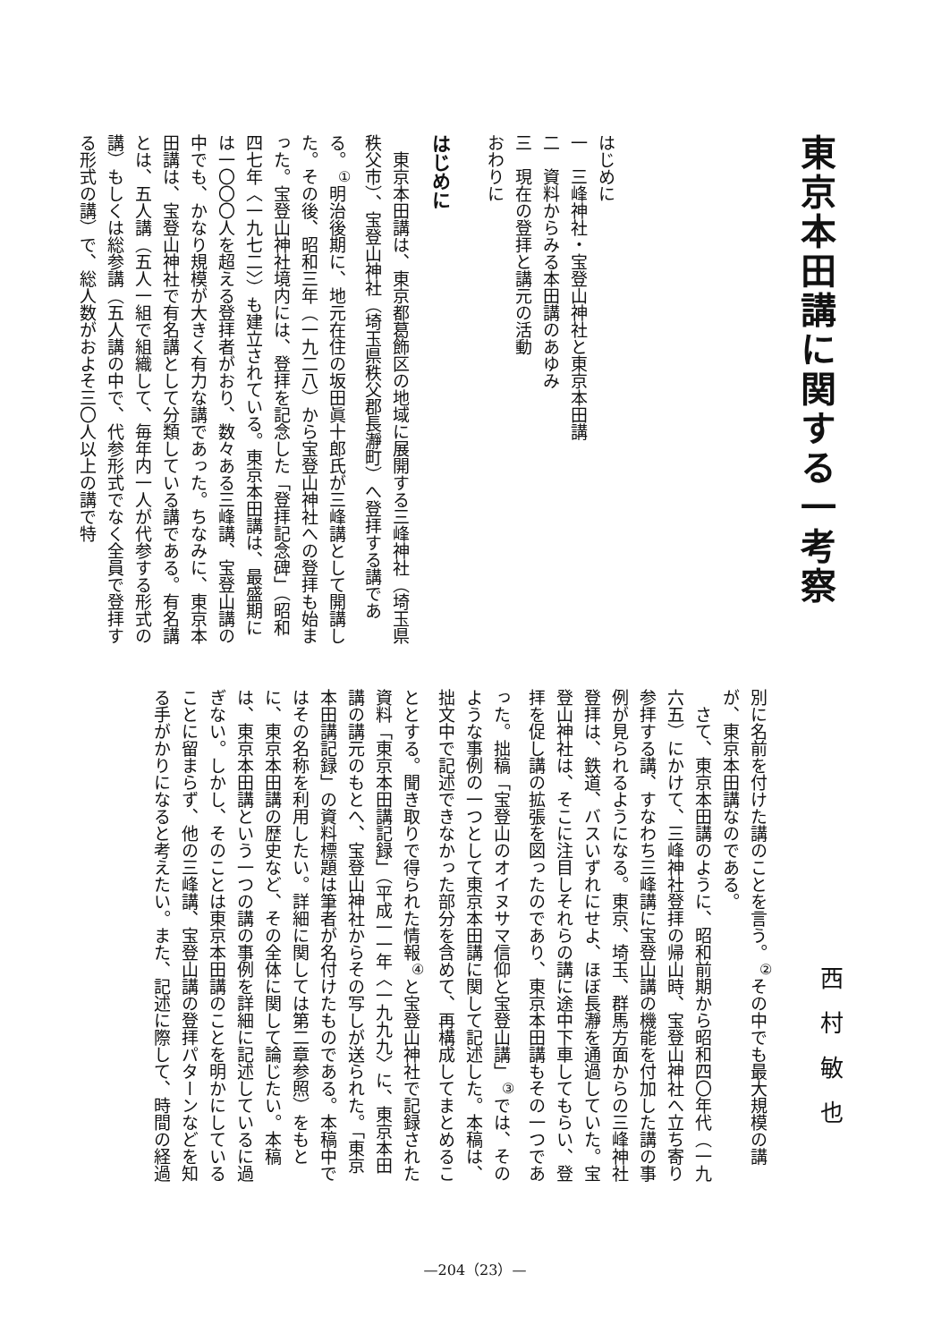東京本田講に関する一考察
はじめに
一　三峰神社・宝登山神社と東京本田講
二　資料からみる本田講のあゆみ
三　現在の登拝と講元の活動
おわりに
はじめに
東京本田講は、東京都葛飾区の地域に展開する三峰神社（埼玉県秩父市）、宝登山神社（埼玉県秩父郡長瀞町）へ登拝する講である。<sup>①</sup>明治後期に、地元在住の坂田眞十郎氏が三峰講として開講した。その後、昭和三年（一九二八）から宝登山神社への登拝も始まった。宝登山神社境内には、登拝を記念した「登拝記念碑」（昭和四七年〈一九七二〉）も建立されている。東京本田講は、最盛期には一〇〇〇人を超える登拝者がおり、数々ある三峰講、宝登山講の中でも、かなり規模が大きく有力な講であった。ちなみに、東京本田講は、宝登山神社で有名講として分類している講である。有名講とは、五人講（五人一組で組織して、毎年内一人が代参する形式の講）もしくは総参講（五人講の中で、代参形式でなく全員で登拝する形式の講）で、総人数がおよそ三〇人以上の講で特
西村敏也
別に名前を付けた講のことを言う。<sup>②</sup>その中でも最大規模の講が、東京本田講なのである。
さて、東京本田講のように、昭和前期から昭和四〇年代（一九六五）にかけて、三峰神社登拝の帰山時、宝登山神社へ立ち寄り参拝する講、すなわち三峰講に宝登山講の機能を付加した講の事例が見られるようになる。東京、埼玉、群馬方面からの三峰神社登拝は、鉄道、バスいずれにせよ、ほぼ長瀞を通過していた。宝登山神社は、そこに注目しそれらの講に途中下車してもらい、登拝を促し講の拡張を図ったのであり、東京本田講もその一つであった。拙稿「宝登山のオイヌサマ信仰と宝登山講」<sup>③</sup>では、そのような事例の一つとして東京本田講に関して記述した。本稿は、拙文中で記述できなかった部分を含めて、再構成してまとめることとする。聞き取りで得られた情報<sup>④</sup>と宝登山神社で記録された資料「東京本田講記録」（平成一一年〈一九九九〉に、東京本田講の講元のもとへ、宝登山神社からその写しが送られた。「東京本田講記録」の資料標題は筆者が名付けたものである。本稿中ではその名称を利用したい。詳細に関しては第二章参照）をもとに、東京本田講の歴史など、その全体に関して論じたい。本稿は、東京本田講という一つの講の事例を詳細に記述しているに過ぎない。しかし、そのことは東京本田講のことを明かにしていることに留まらず、他の三峰講、宝登山講の登拝パターンなどを知る手がかりになると考えたい。また、記述に際して、時間の経過
—204（23）—